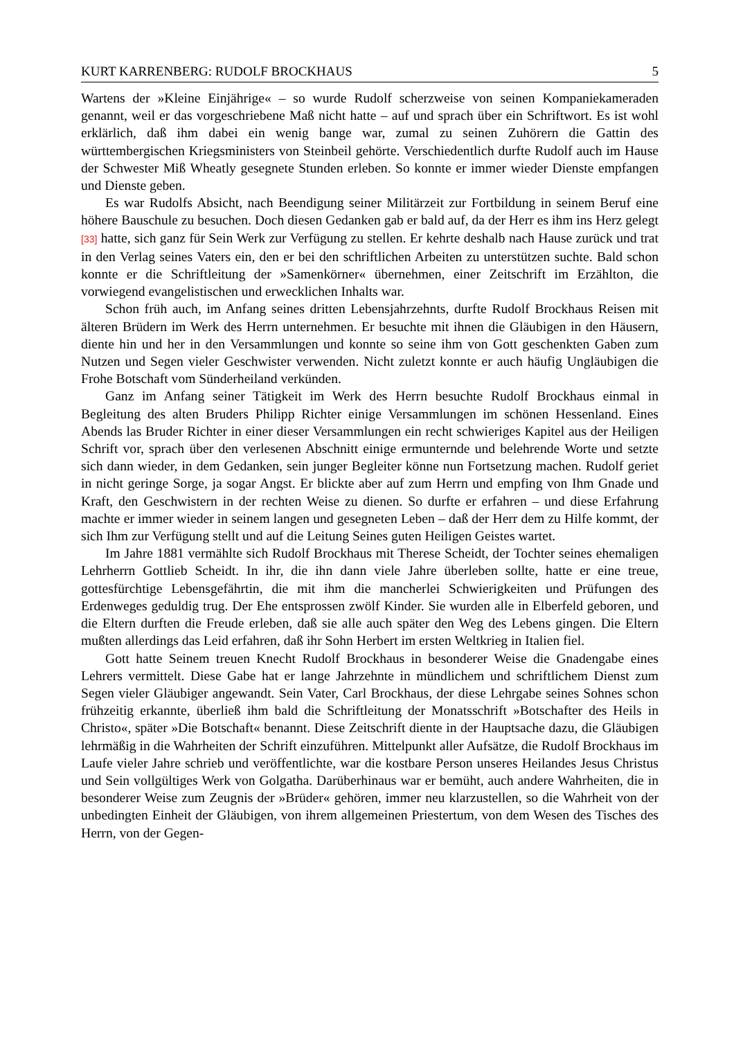KURT KARRENBERG: RUDOLF BROCKHAUS 5
Wartens der »Kleine Einjährige« – so wurde Rudolf scherzweise von seinen Kompanieka­meraden genannt, weil er das vorgeschriebene Maß nicht hatte – auf und sprach über ein Schriftwort. Es ist wohl erklärlich, daß ihm dabei ein wenig bange war, zumal zu seinen Zuhörern die Gattin des württembergischen Kriegsministers von Steinbeil gehörte. Ver­schiedentlich durfte Rudolf auch im Hause der Schwester Miß Wheatly gesegnete Stunden erleben. So konnte er immer wieder Dienste empfangen und Dienste geben.
Es war Rudolfs Absicht, nach Beendigung seiner Militärzeit zur Fortbildung in seinem Beruf eine höhere Bauschule zu besuchen. Doch diesen Gedanken gab er bald auf, da der Herr es ihm ins Herz gelegt [33] hatte, sich ganz für Sein Werk zur Verfügung zu stellen. Er kehrte deshalb nach Hause zurück und trat in den Verlag seines Vaters ein, den er bei den schriftlichen Arbeiten zu unterstützen suchte. Bald schon konnte er die Schriftleitung der »Samenkörner« übernehmen, einer Zeitschrift im Erzählton, die vorwiegend evange­listischen und erwecklichen Inhalts war.
Schon früh auch, im Anfang seines dritten Lebensjahrzehnts, durfte Rudolf Brockhaus Reisen mit älteren Brüdern im Werk des Herrn unternehmen. Er besuchte mit ihnen die Gläubigen in den Häusern, diente hin und her in den Versammlungen und konnte so seine ihm von Gott geschenkten Gaben zum Nutzen und Segen vieler Geschwister verwenden. Nicht zuletzt konnte er auch häufig Ungläubigen die Frohe Botschaft vom Sünderheiland verkünden.
Ganz im Anfang seiner Tätigkeit im Werk des Herrn besuchte Rudolf Brockhaus ein­mal in Begleitung des alten Bruders Philipp Richter einige Versammlungen im schönen Hessenland. Eines Abends las Bruder Richter in einer dieser Versammlungen ein recht schwieriges Kapitel aus der Heiligen Schrift vor, sprach über den verlesenen Abschnitt einige ermunternde und belehrende Worte und setzte sich dann wieder, in dem Gedan­ken, sein junger Begleiter könne nun Fortsetzung machen. Rudolf geriet in nicht geringe Sorge, ja sogar Angst. Er blickte aber auf zum Herrn und empfing von Ihm Gnade und Kraft, den Geschwistern in der rechten Weise zu dienen. So durfte er erfahren – und diese Erfahrung machte er immer wieder in seinem langen und gesegneten Leben – daß der Herr dem zu Hilfe kommt, der sich Ihm zur Verfügung stellt und auf die Leitung Seines guten Heiligen Geistes wartet.
Im Jahre 1881 vermählte sich Rudolf Brockhaus mit Therese Scheidt, der Tochter seines ehemaligen Lehrherrn Gottlieb Scheidt. In ihr, die ihn dann viele Jahre überleben sollte, hatte er eine treue, gottesfürchtige Lebensgefährtin, die mit ihm die mancherlei Schwierigkeiten und Prüfungen des Erdenweges geduldig trug. Der Ehe entsprossen zwölf Kinder. Sie wurden alle in Elberfeld geboren, und die Eltern durften die Freude erleben, daß sie alle auch später den Weg des Lebens gingen. Die Eltern mußten allerdings das Leid erfahren, daß ihr Sohn Herbert im ersten Weltkrieg in Italien fiel.
Gott hatte Seinem treuen Knecht Rudolf Brockhaus in besonderer Weise die Gnaden­gabe eines Lehrers vermittelt. Diese Gabe hat er lange Jahrzehnte in mündlichem und schriftlichem Dienst zum Segen vieler Gläubiger angewandt. Sein Vater, Carl Brockhaus, der diese Lehrgabe seines Sohnes schon frühzeitig erkannte, überließ ihm bald die Schrift­leitung der Monatsschrift »Botschafter des Heils in Christo«, später »Die Botschaft« be­nannt. Diese Zeitschrift diente in der Hauptsache dazu, die Gläubigen lehrmäßig in die Wahrheiten der Schrift einzuführen. Mittelpunkt aller Aufsätze, die Rudolf Brockhaus im Laufe vieler Jahre schrieb und veröffentlichte, war die kostbare Person unseres Heilandes Jesus Christus und Sein vollgültiges Werk von Golgatha. Darüberhinaus war er bemüht, auch andere Wahrheiten, die in besonderer Weise zum Zeugnis der »Brüder« gehören, immer neu klarzustellen, so die Wahrheit von der unbedingten Einheit der Gläubigen, von ihrem allgemeinen Priestertum, von dem Wesen des Tisches des Herrn, von der Gegen-